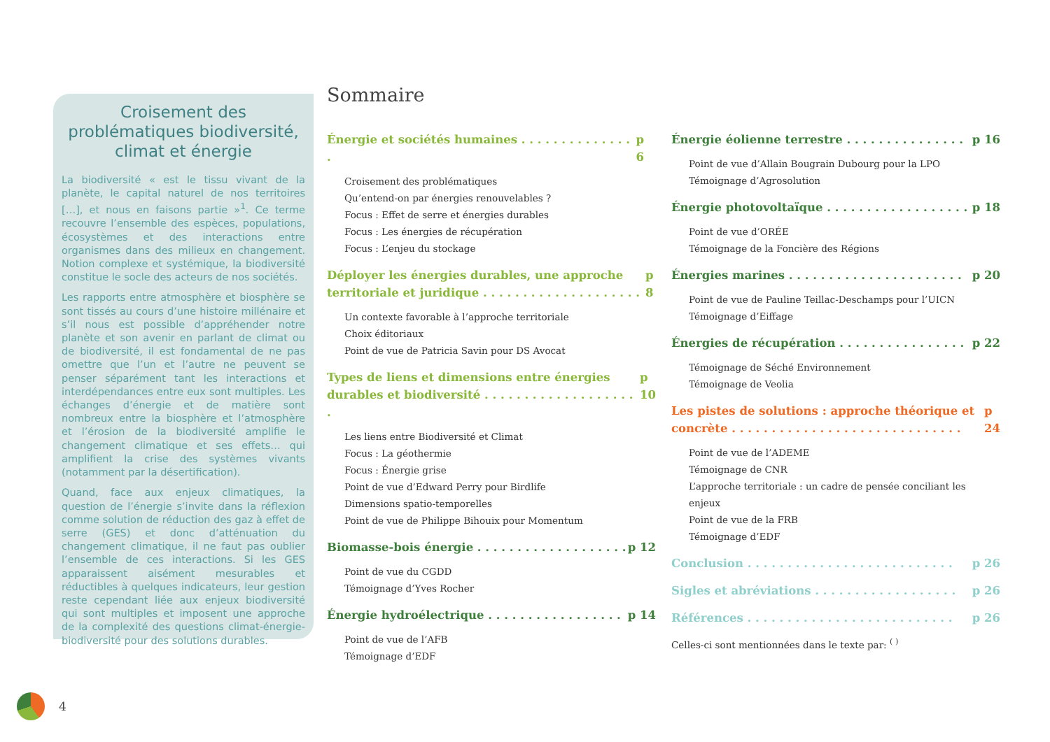Croisement des problématiques biodiversité, climat et énergie
La biodiversité « est le tissu vivant de la planète, le capital naturel de nos territoires […], et nous en faisons partie »<sup>1</sup>. Ce terme recouvre l’ensemble des espèces, populations, écosystèmes et des interactions entre organismes dans des milieux en changement. Notion complexe et systémique, la biodiversité constitue le socle des acteurs de nos sociétés.
Les rapports entre atmosphère et biosphère se sont tissés au cours d’une histoire millénaire et s’il nous est possible d’appréhender notre planète et son avenir en parlant de climat ou de biodiversité, il est fondamental de ne pas omettre que l’un et l’autre ne peuvent se penser séparément tant les interactions et interdépendances entre eux sont multiples. Les échanges d’énergie et de matière sont nombreux entre la biosphère et l’atmosphère et l’érosion de la biodiversité amplifie le changement climatique et ses effets… qui amplifient la crise des systèmes vivants (notamment par la désertification).
Quand, face aux enjeux climatiques, la question de l’énergie s’invite dans la réflexion comme solution de réduction des gaz à effet de serre (GES) et donc d’atténuation du changement climatique, il ne faut pas oublier l’ensemble de ces interactions. Si les GES apparaissent aisément mesurables et réductibles à quelques indicateurs, leur gestion reste cependant liée aux enjeux biodiversité qui sont multiples et imposent une approche de la complexité des questions climat-énergie-biodiversité pour des solutions durables.
Sommaire
Énergie et sociétés humaines . . . . . . . . . . . . . . . p 6
Croisement des problématiques
Qu’entend-on par énergies renouvelables ?
Focus : Effet de serre et énergies durables
Focus : Les énergies de récupération
Focus : L’enjeu du stockage
Déployer les énergies durables, une approche territoriale et juridique . . . . . . . . . . . . . . . . . . . . p 8
Un contexte favorable à l’approche territoriale
Choix éditoriaux
Point de vue de Patricia Savin pour DS Avocat
Types de liens et dimensions entre énergies durables et biodiversité . . . . . . . . . . . . . . . . . . . . p 10
Les liens entre Biodiversité et Climat
Focus : La géothermie
Focus : Énergie grise
Point de vue d’Edward Perry pour Birdlife
Dimensions spatio-temporelles
Point de vue de Philippe Bihouix pour Momentum
Biomasse-bois énergie . . . . . . . . . . . . . . . . . . . p 12
Point de vue du CGDD
Témoignage d’Yves Rocher
Énergie hydroélectrique . . . . . . . . . . . . . . . . . p 14
Point de vue de l’AFB
Témoignage d’EDF
Énergie éolienne terrestre . . . . . . . . . . . . . . . p 16
Point de vue d’Allain Bougrain Dubourg pour la LPO
Témoignage d’Agrosolution
Énergie photovoltaïque . . . . . . . . . . . . . . . . . . p 18
Point de vue d’ORÉE
Témoignage de la Foncière des Régions
Énergies marines . . . . . . . . . . . . . . . . . . . . . . p 20
Point de vue de Pauline Teillac-Deschamps pour l’UICN
Témoignage d’Eiffage
Énergies de récupération . . . . . . . . . . . . . . . . p 22
Témoignage de Séché Environnement
Témoignage de Veolia
Les pistes de solutions : approche théorique et concrète . . . . . . . . . . . . . . . . . . . . . . . . . . . . . p 24
Point de vue de l’ADEME
Témoignage de CNR
L’approche territoriale : un cadre de pensée conciliant les enjeux
Point de vue de la FRB
Témoignage d’EDF
Conclusion . . . . . . . . . . . . . . . . . . . . . . . . . . p 26
Sigles et abréviations . . . . . . . . . . . . . . . . . . p 26
Références . . . . . . . . . . . . . . . . . . . . . . . . . . p 26
Celles-ci sont mentionnées dans le texte par: <sup>( )</sup>
4